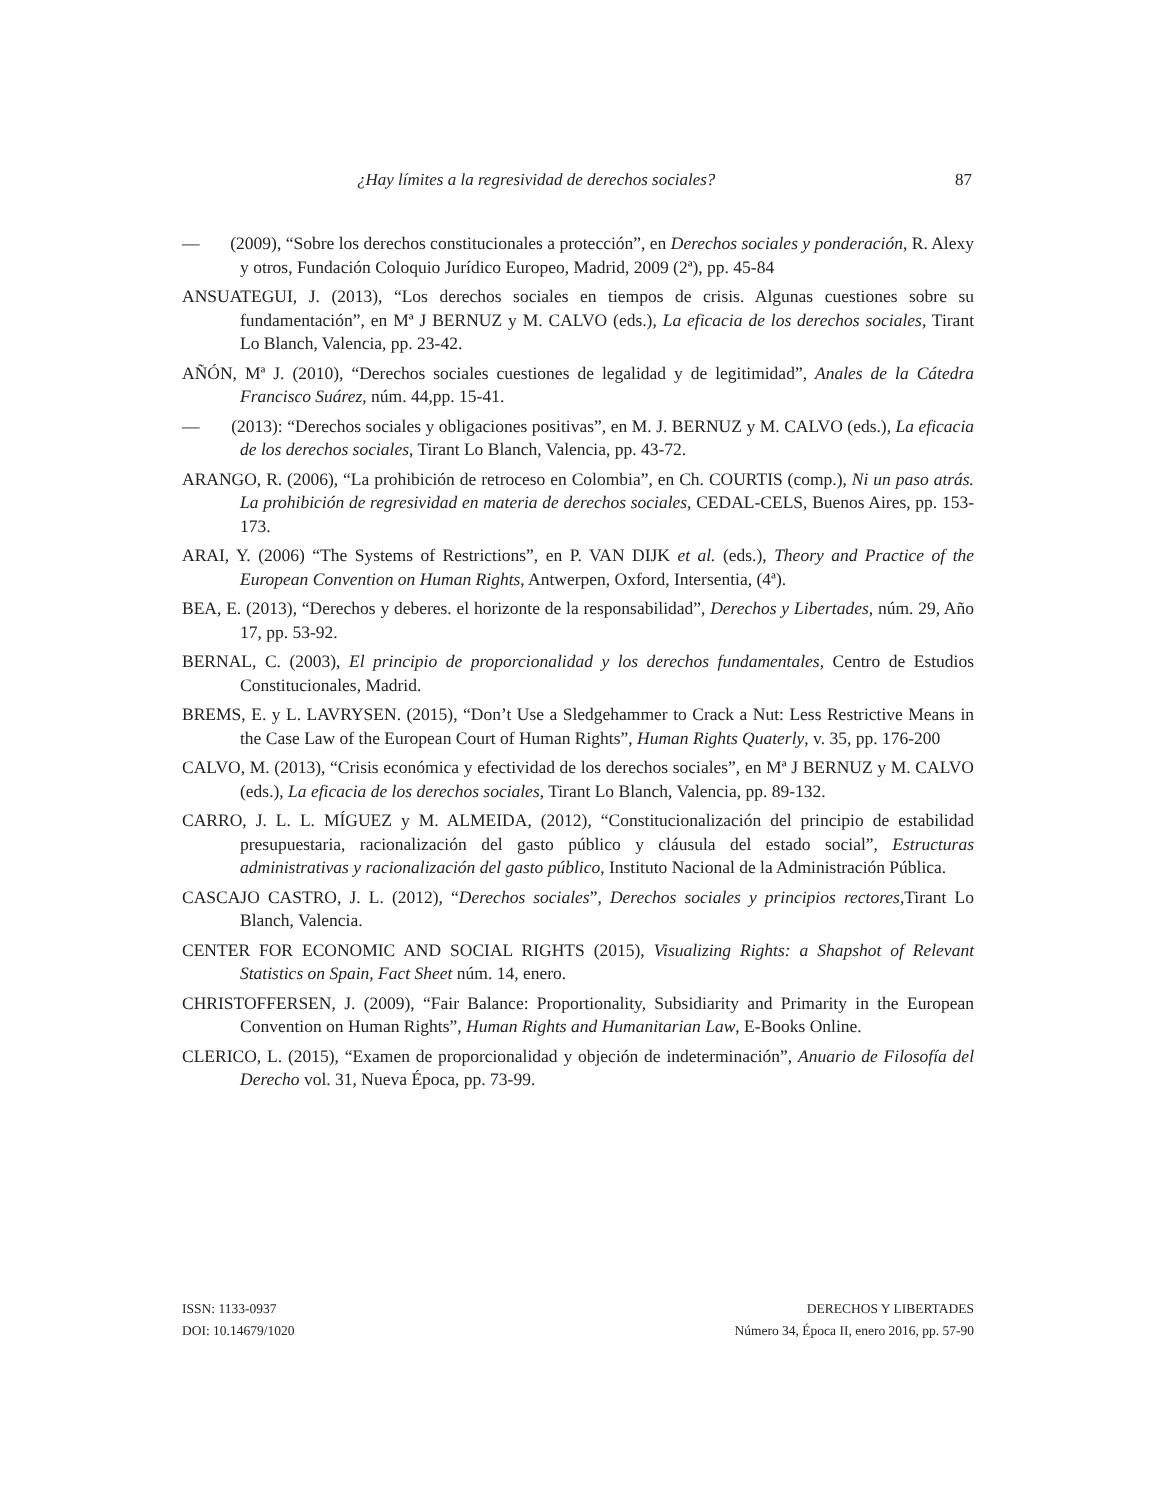¿Hay límites a la regresividad de derechos sociales? 87
— (2009), “Sobre los derechos constitucionales a protección”, en Derechos sociales y ponderación, R. Alexy y otros, Fundación Coloquio Jurídico Europeo, Madrid, 2009 (2ª), pp. 45-84
ANSUATEGUI, J. (2013), “Los derechos sociales en tiempos de crisis. Algunas cuestiones sobre su fundamentación”, en Mª J BERNUZ y M. CALVO (eds.), La eficacia de los derechos sociales, Tirant Lo Blanch, Valencia, pp. 23-42.
AÑÓN, Mª J. (2010), “Derechos sociales cuestiones de legalidad y de legitimidad”, Anales de la Cátedra Francisco Suárez, núm. 44,pp. 15-41.
— (2013): “Derechos sociales y obligaciones positivas”, en M. J. BERNUZ y M. CALVO (eds.), La eficacia de los derechos sociales, Tirant Lo Blanch, Valencia, pp. 43-72.
ARANGO, R. (2006), “La prohibición de retroceso en Colombia”, en Ch. COURTIS (comp.), Ni un paso atrás. La prohibición de regresividad en materia de derechos sociales, CEDAL-CELS, Buenos Aires, pp. 153-173.
ARAI, Y. (2006) “The Systems of Restrictions”, en P. VAN DIJK et al. (eds.), Theory and Practice of the European Convention on Human Rights, Antwerpen, Oxford, Intersentia, (4ª).
BEA, E. (2013), “Derechos y deberes. el horizonte de la responsabilidad”, Derechos y Libertades, núm. 29, Año 17, pp. 53-92.
BERNAL, C. (2003), El principio de proporcionalidad y los derechos fundamentales, Centro de Estudios Constitucionales, Madrid.
BREMS, E. y L. LAVRYSEN. (2015), “Don’t Use a Sledgehammer to Crack a Nut: Less Restrictive Means in the Case Law of the European Court of Human Rights”, Human Rights Quaterly, v. 35, pp. 176-200
CALVO, M. (2013), “Crisis económica y efectividad de los derechos sociales”, en Mª J BERNUZ y M. CALVO (eds.), La eficacia de los derechos sociales, Tirant Lo Blanch, Valencia, pp. 89-132.
CARRO, J. L. L. MÍGUEZ y M. ALMEIDA, (2012), “Constitucionalización del principio de estabilidad presupuestaria, racionalización del gasto público y cláusula del estado social”, Estructuras administrativas y racionalización del gasto público, Instituto Nacional de la Administración Pública.
CASCAJO CASTRO, J. L. (2012), “Derechos sociales”, Derechos sociales y principios rectores,Tirant Lo Blanch, Valencia.
CENTER FOR ECONOMIC AND SOCIAL RIGHTS (2015), Visualizing Rights: a Shapshot of Relevant Statistics on Spain, Fact Sheet núm. 14, enero.
CHRISTOFFERSEN, J. (2009), “Fair Balance: Proportionality, Subsidiarity and Primarity in the European Convention on Human Rights”, Human Rights and Humanitarian Law, E-Books Online.
CLERICO, L. (2015), “Examen de proporcionalidad y objeción de indeterminación”, Anuario de Filosofía del Derecho vol. 31, Nueva Época, pp. 73-99.
ISSN: 1133-0937
DOI: 10.14679/1020
DERECHOS Y LIBERTADES
Número 34, Época II, enero 2016, pp. 57-90